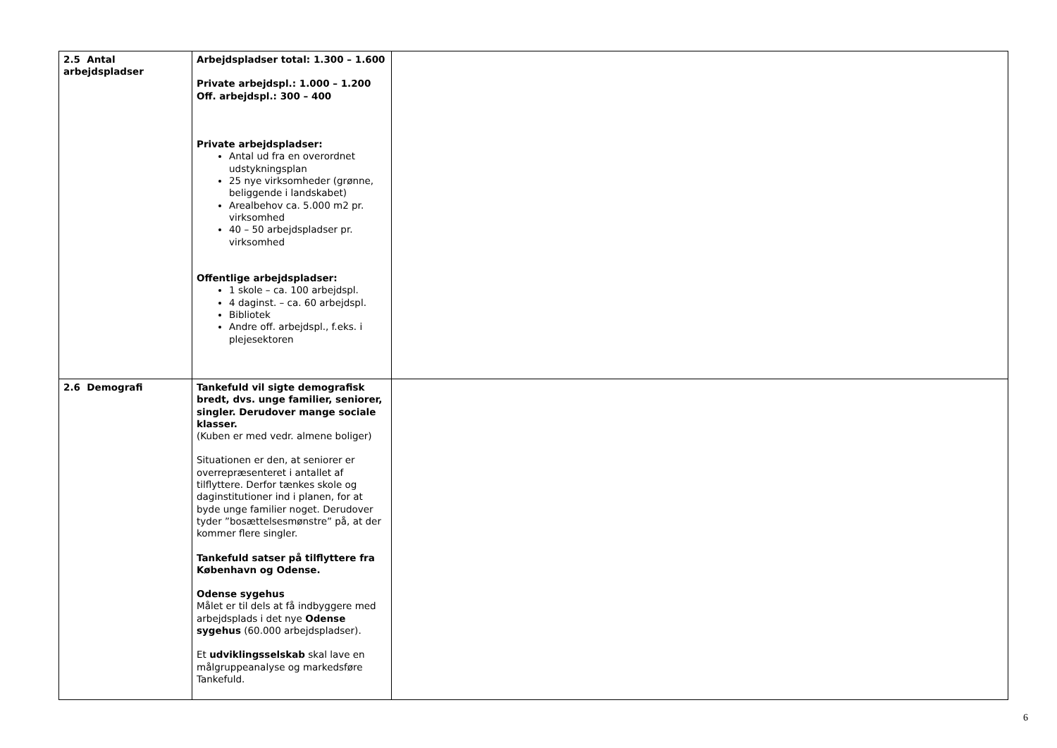| 2.5 Antal arbejdspladser | Arbejdspladser total: 1.300 – 1.600 Private arbejdspl.: 1.000 – 1.200 Off. arbejdspl.: 300 – 400 Private arbejdspladser: Antal ud fra en overordnet udstykningsplan 25 nye virksomheder (grønne, beliggende i landskabet) Arealbehov ca. 5.000 m2 pr. virksomhed 40 – 50 arbejdspladser pr. virksomhed Offentlige arbejdspladser: 1 skole – ca. 100 arbejdspl. 4 daginst. – ca. 60 arbejdspl. Bibliotek Andre off. arbejdspl., f.eks. i plejesektoren | |
| 2.6 Demografi | Tankefuld vil sigte demografisk bredt, dvs. unge familier, seniorer, singler. Derudover mange sociale klasser. (Kuben er med vedr. almene boliger) Situationen er den, at seniorer er overrepræsenteret i antallet af tilflyttere. Derfor tænkes skole og daginstitutioner ind i planen, for at byde unge familier noget. Derudover tyder ”bosættelsesmønstre” på, at der kommer flere singler. Tankefuld satser på tilflyttere fra København og Odense. Odense sygehus Målet er til dels at få indbyggere med arbejdsplads i det nye Odense sygehus (60.000 arbejdspladser). Et udviklingsselskab skal lave en målgruppeanalyse og markedsføre Tankefuld. | |
6